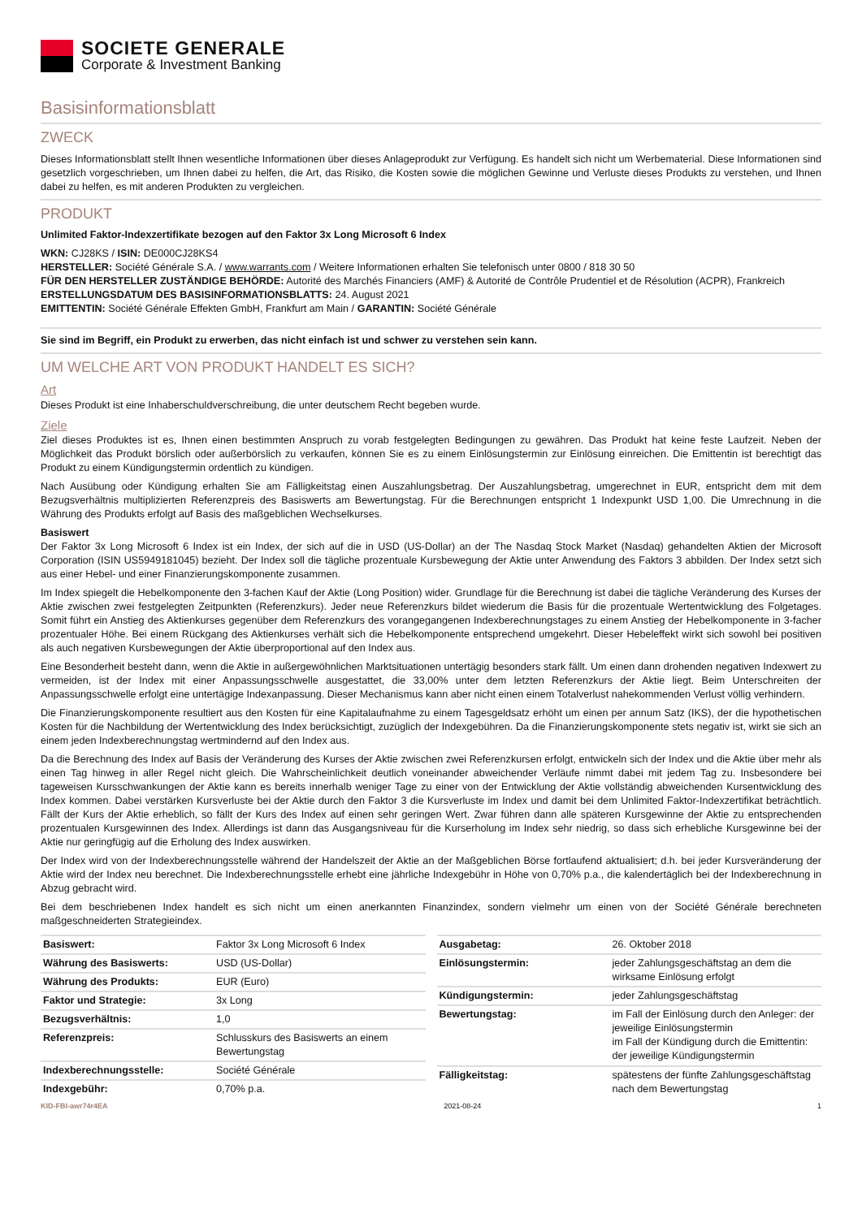SOCIETE GENERALE
Corporate & Investment Banking
Basisinformationsblatt
ZWECK
Dieses Informationsblatt stellt Ihnen wesentliche Informationen über dieses Anlageprodukt zur Verfügung. Es handelt sich nicht um Werbematerial. Diese Informationen sind gesetzlich vorgeschrieben, um Ihnen dabei zu helfen, die Art, das Risiko, die Kosten sowie die möglichen Gewinne und Verluste dieses Produkts zu verstehen, und Ihnen dabei zu helfen, es mit anderen Produkten zu vergleichen.
PRODUKT
Unlimited Faktor-Indexzertifikate bezogen auf den Faktor 3x Long Microsoft 6 Index
WKN: CJ28KS / ISIN: DE000CJ28KS4
HERSTELLER: Société Générale S.A. / www.warrants.com / Weitere Informationen erhalten Sie telefonisch unter 0800 / 818 30 50
FÜR DEN HERSTELLER ZUSTÄNDIGE BEHÖRDE: Autorité des Marchés Financiers (AMF) & Autorité de Contrôle Prudentiel et de Résolution (ACPR), Frankreich
ERSTELLUNGSDATUM DES BASISINFORMATIONSBLATTS: 24. August 2021
EMITTENTIN: Société Générale Effekten GmbH, Frankfurt am Main / GARANTIN: Société Générale
Sie sind im Begriff, ein Produkt zu erwerben, das nicht einfach ist und schwer zu verstehen sein kann.
UM WELCHE ART VON PRODUKT HANDELT ES SICH?
Art
Dieses Produkt ist eine Inhaberschuldverschreibung, die unter deutschem Recht begeben wurde.
Ziele
Ziel dieses Produktes ist es, Ihnen einen bestimmten Anspruch zu vorab festgelegten Bedingungen zu gewähren. Das Produkt hat keine feste Laufzeit. Neben der Möglichkeit das Produkt börslich oder außerbörslich zu verkaufen, können Sie es zu einem Einlösungstermin zur Einlösung einreichen. Die Emittentin ist berechtigt das Produkt zu einem Kündigungstermin ordentlich zu kündigen.
Nach Ausübung oder Kündigung erhalten Sie am Fälligkeitstag einen Auszahlungsbetrag. Der Auszahlungsbetrag, umgerechnet in EUR, entspricht dem mit dem Bezugsverhältnis multiplizierten Referenzpreis des Basiswerts am Bewertungstag. Für die Berechnungen entspricht 1 Indexpunkt USD 1,00. Die Umrechnung in die Währung des Produkts erfolgt auf Basis des maßgeblichen Wechselkurses.
Basiswert
Der Faktor 3x Long Microsoft 6 Index ist ein Index, der sich auf die in USD (US-Dollar) an der The Nasdaq Stock Market (Nasdaq) gehandelten Aktien der Microsoft Corporation (ISIN US5949181045) bezieht. Der Index soll die tägliche prozentuale Kursbewegung der Aktie unter Anwendung des Faktors 3 abbilden. Der Index setzt sich aus einer Hebel- und einer Finanzierungskomponente zusammen.
Im Index spiegelt die Hebelkomponente den 3-fachen Kauf der Aktie (Long Position) wider. Grundlage für die Berechnung ist dabei die tägliche Veränderung des Kurses der Aktie zwischen zwei festgelegten Zeitpunkten (Referenzkurs). Jeder neue Referenzkurs bildet wiederum die Basis für die prozentuale Wertentwicklung des Folgetages. Somit führt ein Anstieg des Aktienkurses gegenüber dem Referenzkurs des vorangegangenen Indexberechnungstages zu einem Anstieg der Hebelkomponente in 3-facher prozentualer Höhe. Bei einem Rückgang des Aktienkurses verhält sich die Hebelkomponente entsprechend umgekehrt. Dieser Hebeleffekt wirkt sich sowohl bei positiven als auch negativen Kursbewegungen der Aktie überproportional auf den Index aus.
Eine Besonderheit besteht dann, wenn die Aktie in außergewöhnlichen Marktsituationen untertägig besonders stark fällt. Um einen dann drohenden negativen Indexwert zu vermeiden, ist der Index mit einer Anpassungsschwelle ausgestattet, die 33,00% unter dem letzten Referenzkurs der Aktie liegt. Beim Unterschreiten der Anpassungsschwelle erfolgt eine untertägige Indexanpassung. Dieser Mechanismus kann aber nicht einen einem Totalverlust nahekommenden Verlust völlig verhindern.
Die Finanzierungskomponente resultiert aus den Kosten für eine Kapitalaufnahme zu einem Tagesgeldsatz erhöht um einen per annum Satz (IKS), der die hypothetischen Kosten für die Nachbildung der Wertentwicklung des Index berücksichtigt, zuzüglich der Indexgebühren. Da die Finanzierungskomponente stets negativ ist, wirkt sie sich an einem jeden Indexberechnungstag wertmindernd auf den Index aus.
Da die Berechnung des Index auf Basis der Veränderung des Kurses der Aktie zwischen zwei Referenzkursen erfolgt, entwickeln sich der Index und die Aktie über mehr als einen Tag hinweg in aller Regel nicht gleich. Die Wahrscheinlichkeit deutlich voneinander abweichender Verläufe nimmt dabei mit jedem Tag zu. Insbesondere bei tageweisen Kursschwankungen der Aktie kann es bereits innerhalb weniger Tage zu einer von der Entwicklung der Aktie vollständig abweichenden Kursentwicklung des Index kommen. Dabei verstärken Kursverluste bei der Aktie durch den Faktor 3 die Kursverluste im Index und damit bei dem Unlimited Faktor-Indexzertifikat beträchtlich. Fällt der Kurs der Aktie erheblich, so fällt der Kurs des Index auf einen sehr geringen Wert. Zwar führen dann alle späteren Kursgewinne der Aktie zu entsprechenden prozentualen Kursgewinnen des Index. Allerdings ist dann das Ausgangsniveau für die Kurserholung im Index sehr niedrig, so dass sich erhebliche Kursgewinne bei der Aktie nur geringfügig auf die Erholung des Index auswirken.
Der Index wird von der Indexberechnungsstelle während der Handelszeit der Aktie an der Maßgeblichen Börse fortlaufend aktualisiert; d.h. bei jeder Kursveränderung der Aktie wird der Index neu berechnet. Die Indexberechnungsstelle erhebt eine jährliche Indexgebühr in Höhe von 0,70% p.a., die kalendertäglich bei der Indexberechnung in Abzug gebracht wird.
Bei dem beschriebenen Index handelt es sich nicht um einen anerkannten Finanzindex, sondern vielmehr um einen von der Société Générale berechneten maßgeschneiderten Strategieindex.
| Basiswert: | Faktor 3x Long Microsoft 6 Index |
| Währung des Basiswerts: | USD (US-Dollar) |
| Währung des Produkts: | EUR (Euro) |
| Faktor und Strategie: | 3x Long |
| Bezugsverhältnis: | 1,0 |
| Referenzpreis: | Schlusskurs des Basiswerts an einem Bewertungstag |
| Indexberechnungsstelle: | Société Générale |
| Indexgebühr: | 0,70% p.a. |
| Ausgabetag: | 26. Oktober 2018 |
| Einlösungstermin: | jeder Zahlungsgeschäftstag an dem die wirksame Einlösung erfolgt |
| Kündigungstermin: | jeder Zahlungsgeschäftstag |
| Bewertungstag: | im Fall der Einlösung durch den Anleger: der jeweilige Einlösungstermin im Fall der Kündigung durch die Emittentin: der jeweilige Kündigungstermin |
| Fälligkeitstag: | spätestens der fünfte Zahlungsgeschäftstag nach dem Bewertungstag |
KID-FBI-awr74r4EA 2021-08-24 1